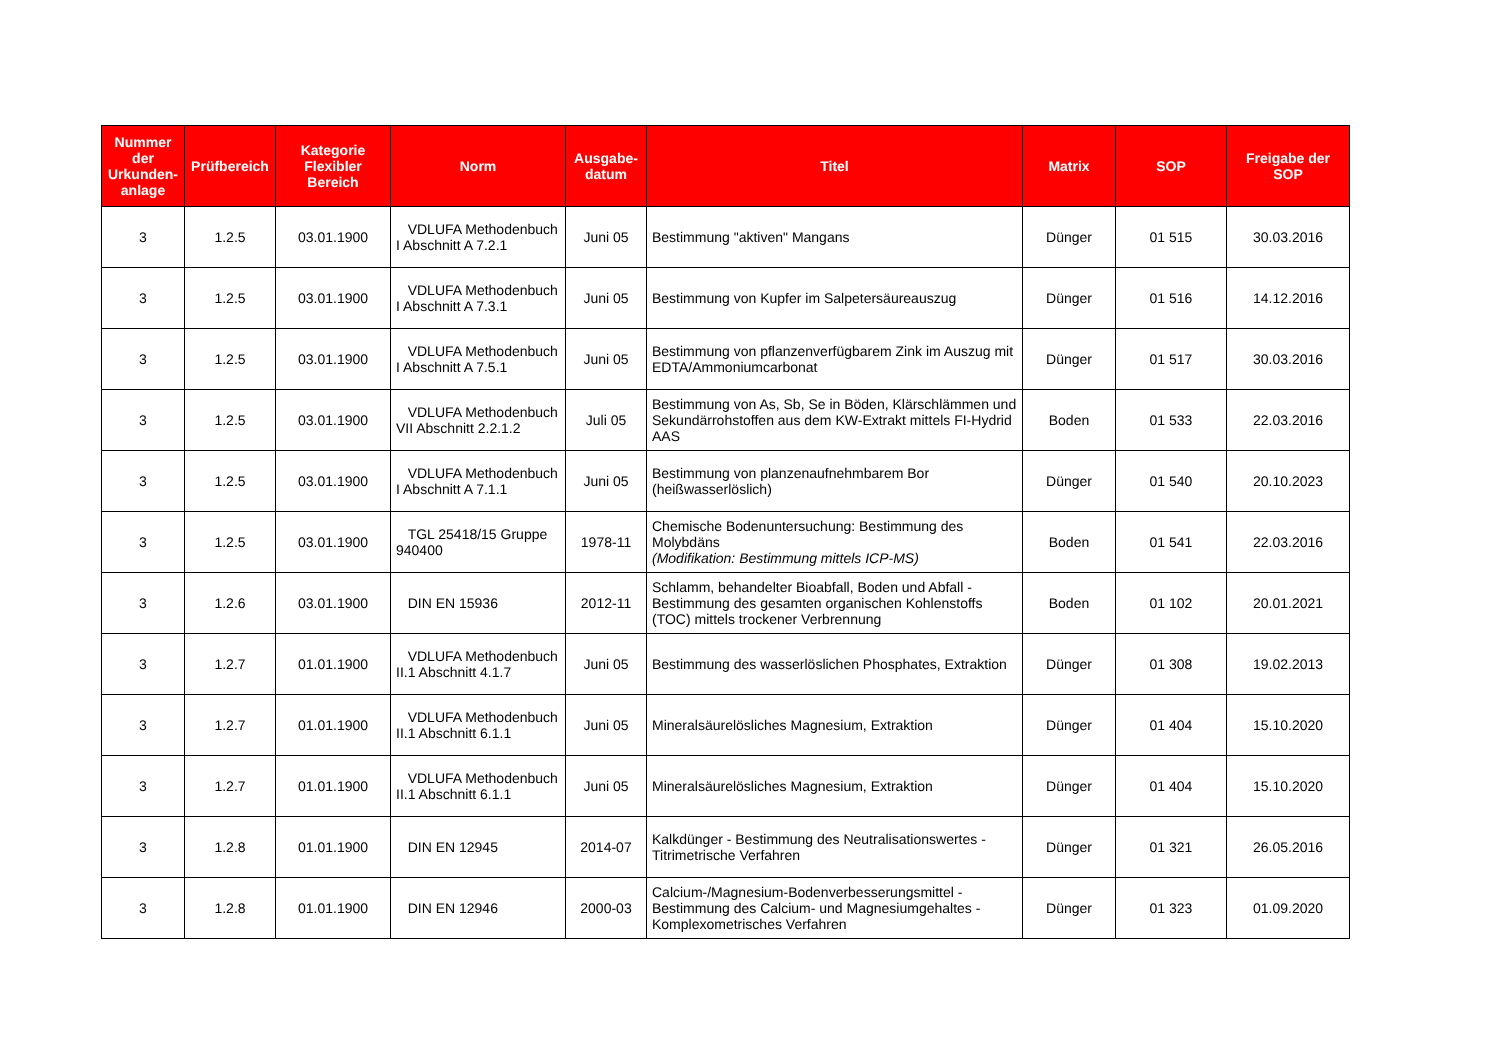| Nummer der Urkunden-anlage | Prüfbereich | Kategorie Flexibler Bereich | Norm | Ausgabe-datum | Titel | Matrix | SOP | Freigabe der SOP |
| --- | --- | --- | --- | --- | --- | --- | --- | --- |
| 3 | 1.2.5 | 03.01.1900 | VDLUFA Methodenbuch I Abschnitt A 7.2.1 | Juni 05 | Bestimmung "aktiven" Mangans | Dünger | 01 515 | 30.03.2016 |
| 3 | 1.2.5 | 03.01.1900 | VDLUFA Methodenbuch I Abschnitt A 7.3.1 | Juni 05 | Bestimmung von Kupfer im Salpetersäureauszug | Dünger | 01 516 | 14.12.2016 |
| 3 | 1.2.5 | 03.01.1900 | VDLUFA Methodenbuch I Abschnitt A 7.5.1 | Juni 05 | Bestimmung von pflanzenverfügbarem Zink im Auszug mit EDTA/Ammoniumcarbonat | Dünger | 01 517 | 30.03.2016 |
| 3 | 1.2.5 | 03.01.1900 | VDLUFA Methodenbuch VII Abschnitt 2.2.1.2 | Juli 05 | Bestimmung von As, Sb, Se in Böden, Klärschlämmen und Sekundärrohstoffen aus dem KW-Extrakt mittels FI-Hydrid AAS | Boden | 01 533 | 22.03.2016 |
| 3 | 1.2.5 | 03.01.1900 | VDLUFA Methodenbuch I Abschnitt A 7.1.1 | Juni 05 | Bestimmung von planzenaufnehmbarem Bor (heißwasserlöslich) | Dünger | 01 540 | 20.10.2023 |
| 3 | 1.2.5 | 03.01.1900 | TGL 25418/15 Gruppe 940400 | 1978-11 | Chemische Bodenuntersuchung: Bestimmung des Molybdäns (Modifikation: Bestimmung mittels ICP-MS) | Boden | 01 541 | 22.03.2016 |
| 3 | 1.2.6 | 03.01.1900 | DIN EN 15936 | 2012-11 | Schlamm, behandelter Bioabfall, Boden und Abfall - Bestimmung des gesamten organischen Kohlenstoffs (TOC) mittels trockener Verbrennung | Boden | 01 102 | 20.01.2021 |
| 3 | 1.2.7 | 01.01.1900 | VDLUFA Methodenbuch II.1 Abschnitt 4.1.7 | Juni 05 | Bestimmung des wasserlöslichen Phosphates, Extraktion | Dünger | 01 308 | 19.02.2013 |
| 3 | 1.2.7 | 01.01.1900 | VDLUFA Methodenbuch II.1 Abschnitt 6.1.1 | Juni 05 | Mineralsäurelösliches Magnesium, Extraktion | Dünger | 01 404 | 15.10.2020 |
| 3 | 1.2.7 | 01.01.1900 | VDLUFA Methodenbuch II.1 Abschnitt 6.1.1 | Juni 05 | Mineralsäurelösliches Magnesium, Extraktion | Dünger | 01 404 | 15.10.2020 |
| 3 | 1.2.8 | 01.01.1900 | DIN EN 12945 | 2014-07 | Kalkdünger - Bestimmung des Neutralisationswertes - Titrimetrische Verfahren | Dünger | 01 321 | 26.05.2016 |
| 3 | 1.2.8 | 01.01.1900 | DIN EN 12946 | 2000-03 | Calcium-/Magnesium-Bodenverbesserungsmittel - Bestimmung des Calcium- und Magnesiumgehaltes - Komplexometrisches Verfahren | Dünger | 01 323 | 01.09.2020 |